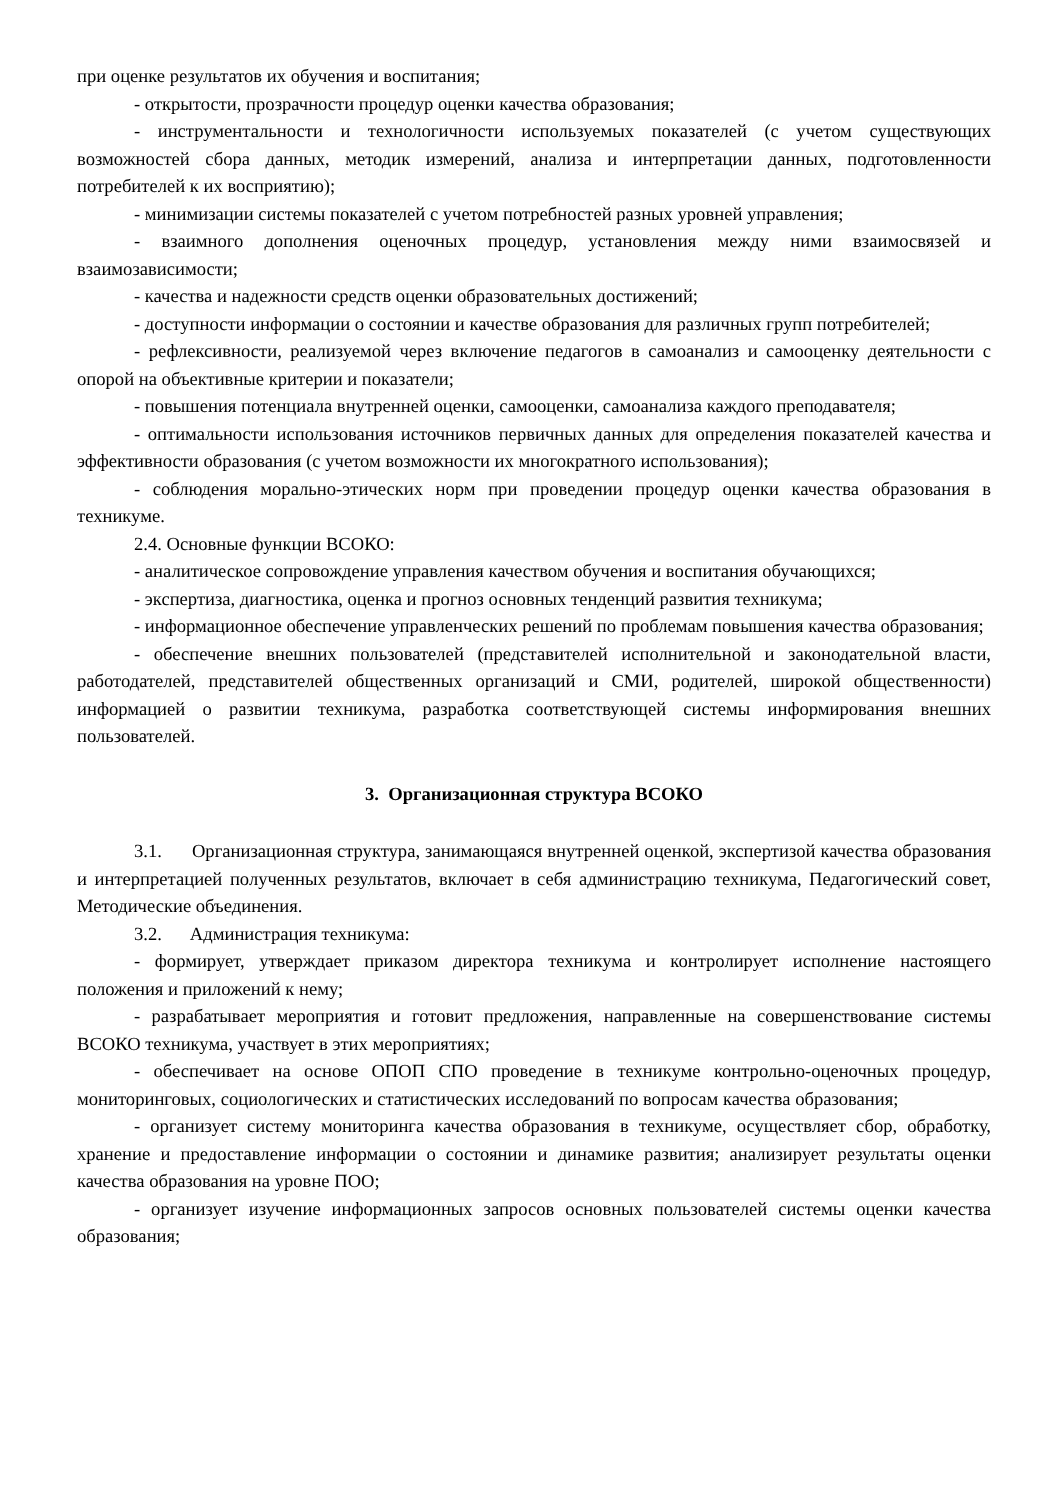при оценке результатов их обучения и воспитания;
- открытости, прозрачности процедур оценки качества образования;
- инструментальности и технологичности используемых показателей (с учетом существующих возможностей сбора данных, методик измерений, анализа и интерпретации данных, подготовленности потребителей к их восприятию);
- минимизации системы показателей с учетом потребностей разных уровней управления;
- взаимного дополнения оценочных процедур, установления между ними взаимосвязей и взаимозависимости;
- качества и надежности средств оценки образовательных достижений;
- доступности информации о состоянии и качестве образования для различных групп потребителей;
- рефлексивности, реализуемой через включение педагогов в самоанализ и самооценку деятельности с опорой на объективные критерии и показатели;
- повышения потенциала внутренней оценки, самооценки, самоанализа каждого преподавателя;
- оптимальности использования источников первичных данных для определения показателей качества и эффективности образования (с учетом возможности их многократного использования);
- соблюдения морально-этических норм при проведении процедур оценки качества образования в техникуме.
2.4. Основные функции ВСОКО:
- аналитическое сопровождение управления качеством обучения и воспитания обучающихся;
- экспертиза, диагностика, оценка и прогноз основных тенденций развития техникума;
- информационное обеспечение управленческих решений по проблемам повышения качества образования;
- обеспечение внешних пользователей (представителей исполнительной и законодательной власти, работодателей, представителей общественных организаций и СМИ, родителей, широкой общественности) информацией о развитии техникума, разработка соответствующей системы информирования внешних пользователей.
3. Организационная структура ВСОКО
3.1. Организационная структура, занимающаяся внутренней оценкой, экспертизой качества образования и интерпретацией полученных результатов, включает в себя администрацию техникума, Педагогический совет, Методические объединения.
3.2. Администрация техникума:
- формирует, утверждает приказом директора техникума и контролирует исполнение настоящего положения и приложений к нему;
- разрабатывает мероприятия и готовит предложения, направленные на совершенствование системы ВСОКО техникума, участвует в этих мероприятиях;
- обеспечивает на основе ОПОП СПО проведение в техникуме контрольно-оценочных процедур, мониторинговых, социологических и статистических исследований по вопросам качества образования;
- организует систему мониторинга качества образования в техникуме, осуществляет сбор, обработку, хранение и предоставление информации о состоянии и динамике развития; анализирует результаты оценки качества образования на уровне ПОО;
- организует изучение информационных запросов основных пользователей системы оценки качества образования;